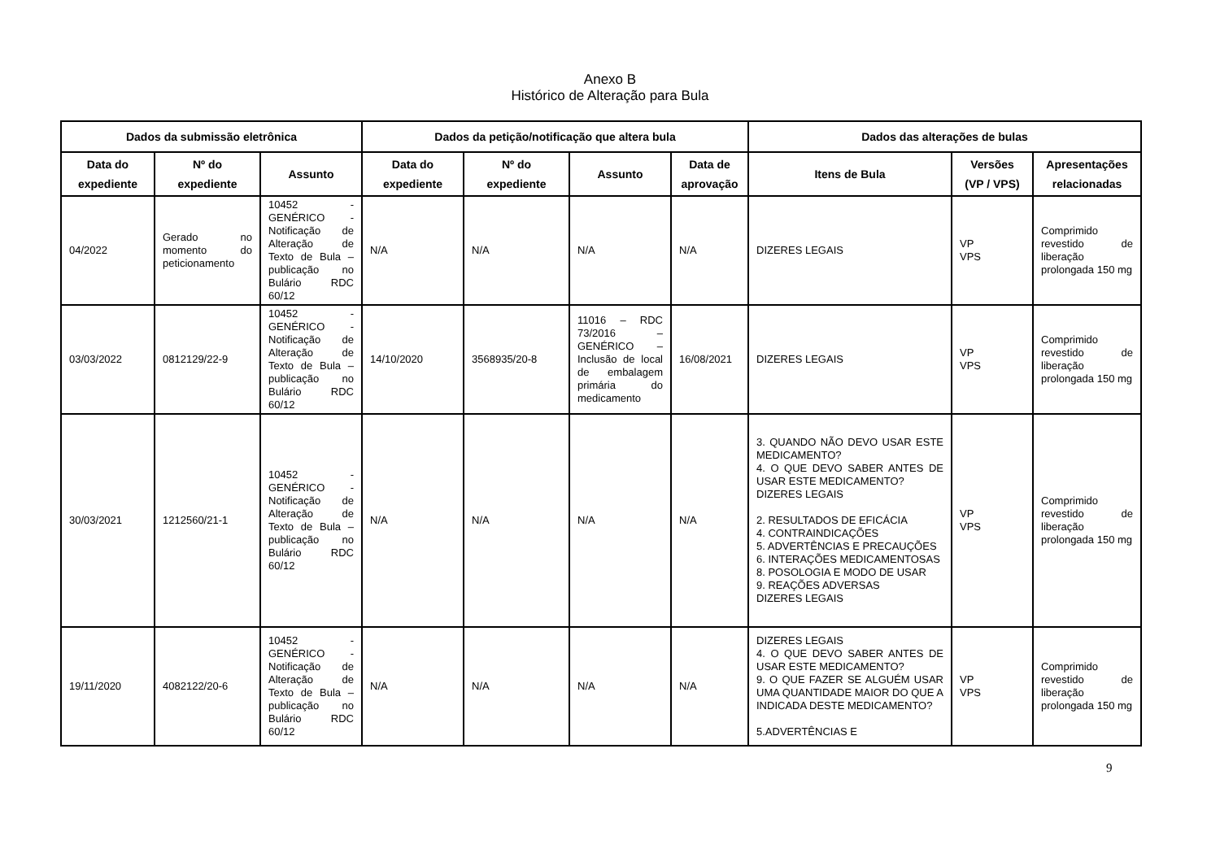Anexo B
Histórico de Alteração para Bula
| Dados da submissão eletrônica | | | Dados da petição/notificação que altera bula | | | | Dados das alterações de bulas | | |
| --- | --- | --- | --- | --- | --- | --- | --- | --- | --- |
| Data do expediente | Nº do expediente | Assunto | Data do expediente | Nº do expediente | Assunto | Data de aprovação | Itens de Bula | Versões (VP / VPS) | Apresentações relacionadas |
| 04/2022 | Gerado no momento do peticionamento | 10452 - GENÉRICO - Notificação de Alteração de Texto de Bula – publicação no Bulário RDC 60/12 | N/A | N/A | N/A | N/A | DIZERES LEGAIS | VP VPS | Comprimido revestido de liberação prolongada 150 mg |
| 03/03/2022 | 0812129/22-9 | 10452 - GENÉRICO - Notificação de Alteração de Texto de Bula – publicação no Bulário RDC 60/12 | 14/10/2020 | 3568935/20-8 | 11016 – RDC 73/2016 – GENÉRICO – Inclusão de local de embalagem primária do medicamento | 16/08/2021 | DIZERES LEGAIS | VP VPS | Comprimido revestido de liberação prolongada 150 mg |
| 30/03/2021 | 1212560/21-1 | 10452 - GENÉRICO - Notificação de Alteração de Texto de Bula – publicação no Bulário RDC 60/12 | N/A | N/A | N/A | N/A | 3. QUANDO NÃO DEVO USAR ESTE MEDICAMENTO? 4. O QUE DEVO SABER ANTES DE USAR ESTE MEDICAMENTO? DIZERES LEGAIS 2. RESULTADOS DE EFICÁCIA 4. CONTRAINDICAÇÕES 5. ADVERTÊNCIAS E PRECAUÇÕES 6. INTERAÇÕES MEDICAMENTOSAS 8. POSOLOGIA E MODO DE USAR 9. REAÇÕES ADVERSAS DIZERES LEGAIS | VP VPS | Comprimido revestido de liberação prolongada 150 mg |
| 19/11/2020 | 4082122/20-6 | 10452 - GENÉRICO - Notificação de Alteração de Texto de Bula – publicação no Bulário RDC 60/12 | N/A | N/A | N/A | N/A | DIZERES LEGAIS 4. O QUE DEVO SABER ANTES DE USAR ESTE MEDICAMENTO? 9. O QUE FAZER SE ALGUÉM USAR UMA QUANTIDADE MAIOR DO QUE A INDICADA DESTE MEDICAMENTO? 5.ADVERTÊNCIAS E | VP VPS | Comprimido revestido de liberação prolongada 150 mg |
9